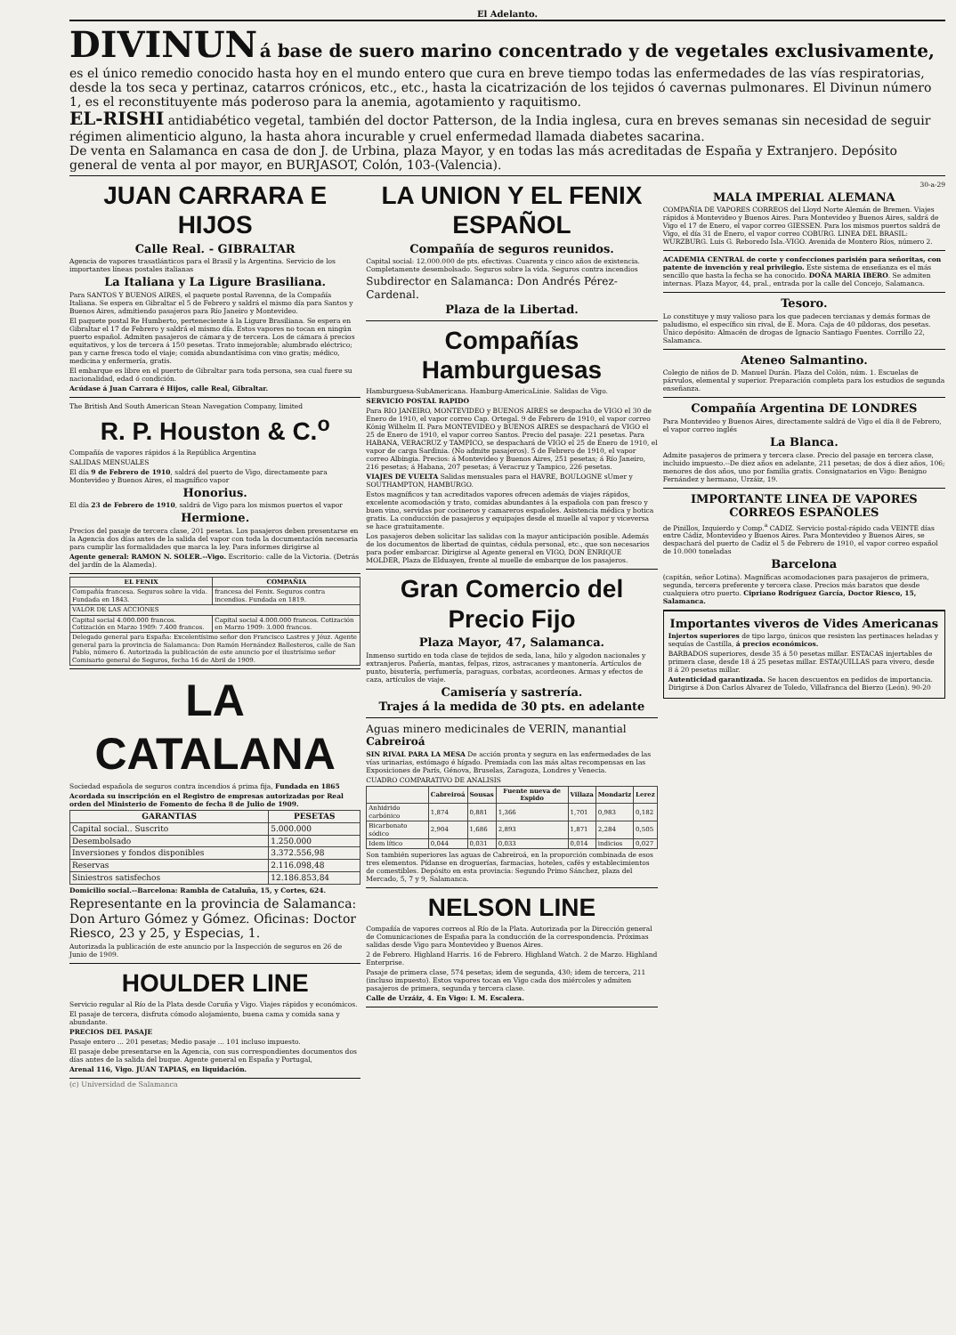El Adelanto.
DIVINUN
á base de suero marino concentrado y de vegetales exclusivamente,
es el único remedio conocido hasta hoy en el mundo entero que cura en breve tiempo todas las enfermedades de las vías respiratorias, desde la tos seca y pertinaz, catarros crónicos, etc., etc., hasta la cicatrización de los tejidos ó cavernas pulmonares. El Divinun número 1, es el reconstituyente más poderoso para la anemia, agotamiento y raquitismo.
EL-RISHI antidiabético vegetal, también del doctor Patterson, de la India inglesa, cura en breves semanas sin necesidad de seguir régimen alimenticio alguno, la hasta ahora incurable y cruel enfermedad llamada diabetes sacarina.
De venta en Salamanca en casa de don J. de Urbina, plaza Mayor, y en todas las más acreditadas de España y Extranjero. Depósito general de venta al por mayor, en BURJASOT, Colón, 103-(Valencia).
JUAN CARRARA E HIJOS
Calle Real. - GIBRALTAR
Agencia de vapores trasatlánticos para el Brasil y la Argentina. Servicio de los importantes líneas postales italianas
La Italiana y La Ligure Brasiliana.
Para SANTOS Y BUENOS AIRES, el paquete postal Ravenna, de la Compañía Italiana. Se espera en Gibraltar el 5 de Febrero y saldrá el mismo día para Santos y Buenos Aires, admitiendo pasajeros para Río Janeiro y Montevideo.
El paquete postal Re Humberto, perteneciente á la Ligure Brasiliana. Se espera en Gibraltar el 17 de Febrero y saldrá el mismo día. Estos vapores no tocan en ningún puerto español. Admiten pasajeros de cámara y de tercera. Los de cámara á precios equitativos, y los de tercera á 150 pesetas. Trato inmejorable; alumbrado eléctrico; pan y carne fresca todo el viaje; comida abundantísima con vino gratis; médico, medicina y enfermería, gratis.
El embarque es libre en el puerto de Gibraltar para toda persona, sea cual fuere su nacionalidad, edad ó condición.
Acúdase á Juan Carrara é Hijos, calle Real, Gibraltar.
The British And South American Stean Navegation Company, limited
R. P. Houston & C.<sup>o</sup>
Compañía de vapores rápidos á la República Argentina
SALIDAS MENSUALES
El día 9 de Febrero de 1910, saldrá del puerto de Vigo, directamente para Montevideo y Buenos Aires, el magnífico vapor
Honorius.
El día 23 de Febrero de 1910, saldrá de Vigo para los mismos puertos el vapor
Hermione.
Precios del pasaje de tercera clase, 201 pesetas. Los pasajeros deben presentarse en la Agencia dos días antes de la salida del vapor con toda la documentación necesaria para cumplir las formalidades que marca la ley. Para informes dirigirse al
Agente general: RAMON N. SOLER.--Vigo. Escritorio: calle de la Victoria. (Detrás del jardín de la Alameda).
| EL FENIX | COMPAÑIA |
| --- | --- |
| Compañía francesa. Seguros sobre la vida. Fundada en 1843. | francesa del Fenix. Seguros contra incendios. Fundada en 1819. |
| VALOR DE LAS ACCIONES | |
| Capital social 4.000.000 francos. Cotización en Marzo 1909: 7.400 francos. | Capital social 4.000.000 francos. Cotización en Marzo 1909: 3.000 francos. |
| Delegado general para España: Excelentísimo señor don Francisco Lastres y Jéuz. Agente general para la provincia de Salamanca: Don Ramón Hernández Ballesteros, calle de San Pablo, número 6. Autorizada la publicación de este anuncio por el ilustrísimo señor Comisario general de Seguros, fecha 16 de Abril de 1909. | |
LA CATALANA
Sociedad española de seguros contra incendios á prima fija, Fundada en 1865
Acordada su inscripción en el Registro de empresas autorizadas por Real orden del Ministerio de Fomento de fecha 8 de Julio de 1909.
| GARANTIAS | PESETAS |
| --- | --- |
| Capital social.. Suscrito | 5.000.000 |
| Desembolsado | 1.250.000 |
| Inversiones y fondos disponibles | 3.372.556,98 |
| Reservas | 2.116.098,48 |
| Siniestros satisfechos | 12.186.853,84 |
Domicilio social.--Barcelona: Rambla de Cataluña, 15, y Cortes, 624.
Representante en la provincia de Salamanca: Don Arturo Gómez y Gómez. Oficinas: Doctor Riesco, 23 y 25, y Especias, 1.
Autorizada la publicación de este anuncio por la Inspección de seguros en 26 de Junio de 1909.
HOULDER LINE
Servicio regular al Río de la Plata desde Coruña y Vigo. Viajes rápidos y económicos.
El pasaje de tercera, disfruta cómodo alojamiento, buena cama y comida sana y abundante.
PRECIOS DEL PASAJE
Pasaje entero ... 201 pesetas; Medio pasaje ... 101 incluso impuesto.
El pasaje debe presentarse en la Agencia, con sus correspondientes documentos dos días antes de la salida del buque. Agente general en España y Portugal,
Arenal 116, Vigo. JUAN TAPIAS, en liquidación.
LA UNION Y EL FENIX ESPAÑOL
Compañía de seguros reunidos.
Capital social: 12.000.000 de pts. efectivas. Cuarenta y cinco años de existencia. Completamente desembolsado. Seguros sobre la vida. Seguros contra incendios
Subdirector en Salamanca: Don Andrés Pérez-Cardenal.
Plaza de la Libertad.
Compañías Hamburguesas
Hamburguesa-SubAmericana. Hamburg-AmericaLinie. Salidas de Vigo.
SERVICIO POSTAL RAPIDO
Para RIO JANEIRO, MONTEVIDEO y BUENOS AIRES se despacha de VIGO el 30 de Enero de 1910, el vapor correo Cap. Ortegal. 9 de Febrero de 1910, el vapor correo König Wilhelm II. Para MONTEVIDEO y BUENOS AIRES se despachará de VIGO el 25 de Enero de 1910, el vapor correo Santos. Precio del pasaje: 221 pesetas. Para HABANA, VERACRUZ y TAMPICO, se despachará de VIGO el 25 de Enero de 1910, el vapor de carga Sardinia. (No admite pasajeros). 5 de Febrero de 1910, el vapor correo Albingia. Precios: á Montevideo y Buenos Aires, 251 pesetas; á Río Janeiro, 216 pesetas; á Habana, 207 pesetas; á Veracruz y Tampico, 226 pesetas.
VIAJES DE VUELTA Salidas mensuales para el HAVRE, BOULOGNE sUmer y SOUTHAMPTON, HAMBURGO.
Estos magníficos y tan acreditados vapores ofrecen además de viajes rápidos, excelente acomodación y trato, comidas abundantes á la española con pan fresco y buen vino, servidas por cocineros y camareros españoles. Asistencia médica y botica gratis. La conducción de pasajeros y equipajes desde el muelle al vapor y viceversa se hace gratuitamente.
Los pasajeros deben solicitar las salidas con la mayor anticipación posible. Además de los documentos de libertad de quintas, cédula personal, etc., que son necesarios para poder embarcar. Dirigirse al Agente general en VIGO, DON ENRIQUE MOLDER, Plaza de Elduayen, frente al muelle de embarque de los pasajeros.
Gran Comercio del Precio Fijo
Plaza Mayor, 47, Salamanca.
Inmenso surtido en toda clase de tejidos de seda, lana, hilo y algodon nacionales y extranjeros. Pañería, mantas, felpas, rizos, astracanes y mantonería. Artículos de punto, bisutería, perfumería, paraguas, corbatas, acordeones. Armas y efectos de caza, artículos de viaje.
Camisería y sastrería.
Trajes á la medida de 30 pts. en adelante
Aguas minero medicinales de VERIN, manantial Cabreiroá
SIN RIVAL PARA LA MESA De acción pronta y segura en las enfermedades de las vías urinarias, estómago é hígado. Premiada con las más altas recompensas en las Exposiciones de París, Génova, Bruselas, Zaragoza, Londres y Venecia.
CUADRO COMPARATIVO DE ANALISIS
| | Cabreiroá | Sousas | Fuente nueva de Espido | Villaza | Mondariz | Lerez |
| --- | --- | --- | --- | --- | --- | --- |
| Anhidrido carbónico | 1,874 | 0,881 | 1,366 | 1,701 | 0,983 | 0,182 |
| Bicarbonato sódico | 2,904 | 1,686 | 2,893 | 1,871 | 2,284 | 0,505 |
| Idem lítico | 0,044 | 0,031 | 0,033 | 0,014 | indicios | 0,027 |
Son también superiores las aguas de Cabreiroá, en la proporción combinada de esos tres elementos. Pídanse en droguerías, farmacias, hoteles, cafés y establecimientos de comestibles. Depósito en esta provincia: Segundo Primo Sánchez, plaza del Mercado, 5, 7 y 9, Salamanca.
NELSON LINE
Compañía de vapores correos al Río de la Plata. Autorizada por la Dirección general de Comunicaciones de España para la conducción de la correspondencia. Próximas salidas desde Vigo para Montevideo y Buenos Aires.
2 de Febrero. Highland Harris. 16 de Febrero. Highland Watch. 2 de Marzo. Highland Enterprise.
Pasaje de primera clase, 574 pesetas; idem de segunda, 430; idem de tercera, 211 (incluso impuesto). Estos vapores tocan en Vigo cada dos miércoles y admiten pasajeros de primera, segunda y tercera clase.
Calle de Urzáiz, 4. En Vigo: I. M. Escalera.
30-a-29
MALA IMPERIAL ALEMANA
COMPAÑIA DE VAPORES CORREOS del Lloyd Norte Alemán de Bremen. Viajes rápidos á Montevideo y Buenos Aires. Para Montevideo y Buenos Aires, saldrá de Vigo el 17 de Enero, el vapor correo GIESSEN. Para los mismos puertos saldrá de Vigo, el día 31 de Enero, el vapor correo COBURG. LINEA DEL BRASIL: WURZBURG. Luis G. Reboredo Isla.-VIGO. Avenida de Montero Ríos, número 2.
ACADEMIA CENTRAL de corte y confecciones parisién para señoritas, con patente de invención y real privilegio. Este sistema de enseñanza es el más sencillo que hasta la fecha se ha conocido. DOÑA MARIA IBERO. Se admiten internas. Plaza Mayor, 44, pral., entrada por la calle del Concejo, Salamanca.
Tesoro.
Lo constituye y muy valioso para los que padecen tercianas y demás formas de paludismo, el específico sin rival, de E. Mora. Caja de 40 píldoras, dos pesetas. Único depósito: Almacén de drogas de Ignacio Santiago Fuentes. Corrillo 22, Salamanca.
Ateneo Salmantino.
Colegio de niños de D. Manuel Durán. Plaza del Colón, núm. 1. Escuelas de párvulos, elemental y superior. Preparación completa para los estudios de segunda enseñanza.
Compañía Argentina DE LONDRES
Para Montevideo y Buenos Aires, directamente saldrá de Vigo el día 8 de Febrero, el vapor correo inglés
La Blanca.
Admite pasajeros de primera y tercera clase. Precio del pasaje en tercera clase, incluido impuesto.--De diez años en adelante, 211 pesetas; de dos á diez años, 106; menores de dos años, uno por familia gratis. Consignatarios en Vigo: Benigno Fernández y hermano, Urzáiz, 19.
IMPORTANTE LINEA DE VAPORES CORREOS ESPAÑOLES
de Pinillos, Izquierdo y Comp.<sup>a</sup> CADIZ. Servicio postal-rápido cada VEINTE días entre Cádiz, Montevideo y Buenos Aires. Para Montevideo y Buenos Aires, se despachará del puerto de Cadiz el 5 de Febrero de 1910, el vapor correo español de 10.000 toneladas
Barcelona
(capitán, señor Lotina). Magníficas acomodaciones para pasajeros de primera, segunda, tercera preferente y tercera clase. Precios más baratos que desde cualquiera otro puerto. Cipriano Rodríguez García, Doctor Riesco, 15, Salamanca.
Importantes viveros de Vides Americanas
Injertos superiores de tipo largo, únicos que resisten las pertinaces heladas y sequías de Castilla, á precios económicos.
BARBADOS superiores, desde 35 á 50 pesetas millar. ESTACAS injertables de primera clase, desde 18 á 25 pesetas millar. ESTAQUILLAS para vivero, desde 8 á 20 pesetas millar.
Autenticidad garantizada. Se hacen descuentos en pedidos de importancia. Dirigirse á Don Carlos Alvarez de Toledo, Villafranca del Bierzo (León). 90-20
(c) Universidad de Salamanca